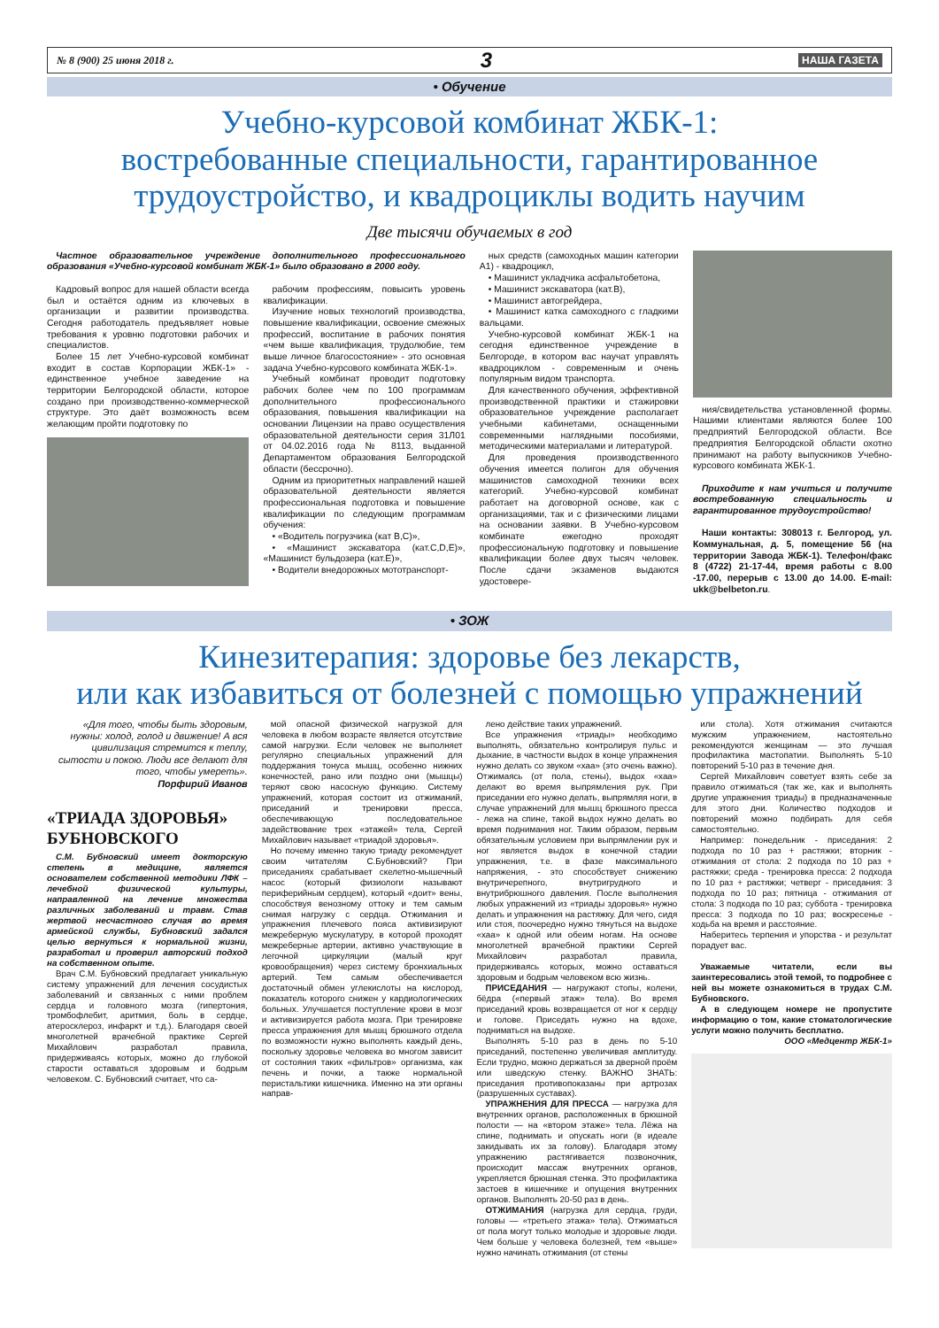№ 8 (900) 25 июня 2018 г. 3 НАША ГАЗЕТА
• Обучение
Учебно-курсовой комбинат ЖБК-1:
востребованные специальности, гарантированное трудоустройство, и квадроциклы водить научим
Две тысячи обучаемых в год
Частное образовательное учреждение дополнительного профессионального образования «Учебно-курсовой комбинат ЖБК-1» было образовано в 2000 году.
Кадровый вопрос для нашей области всегда был и остаётся одним из ключевых в организации и развитии производства. Сегодня работодатель предъявляет новые требования к уровню подготовки рабочих и специалистов.
Более 15 лет Учебно-курсовой комбинат входит в состав Корпорации ЖБК-1» - единственное учебное заведение на территории Белгородской области, которое создано при производственно-коммерческой структуре. Это даёт возможность всем желающим пройти подготовку по
рабочим профессиям, повысить уровень квалификации.
Изучение новых технологий производства, повышение квалификации, освоение смежных профессий, воспитание в рабочих понятия «чем выше квалификация, трудолюбие, тем выше личное благосостояние» - это основная задача Учебно-курсового комбината ЖБК-1».
Учебный комбинат проводит подготовку рабочих более чем по 100 программам дополнительного профессионального образования, повышения квалификации на основании Лицензии на право осуществления образовательной деятельности серия 31Л01 от 04.02.2016 года № 8113, выданной Департаментом образования Белгородской области (бессрочно).
Одним из приоритетных направлений нашей образовательной деятельности является профессиональная подготовка и повышение квалификации по следующим программам обучения:
• «Водитель погрузчика (кат В,С)»,
• «Машинист экскаватора (кат.С,D,Е)», «Машинист бульдозера (кат.Е)»,
• Водители внедорожных мототранспорт-
ных средств (самоходных машин категории А1) - квадроцикл,
• Машинист укладчика асфальтобетона,
• Машинист экскаватора (кат.В),
• Машинист автогрейдера,
• Машинист катка самоходного с гладкими вальцами.
Учебно-курсовой комбинат ЖБК-1 на сегодня единственное учреждение в Белгороде, в котором вас научат управлять квадроциклом - современным и очень популярным видом транспорта.
Для качественного обучения, эффективной производственной практики и стажировки образовательное учреждение располагает учебными кабинетами, оснащенными современными наглядными пособиями, методическими материалами и литературой.
Для проведения производственного обучения имеется полигон для обучения машинистов самоходной техники всех категорий. Учебно-курсовой комбинат работает на договорной основе, как с организациями, так и с физическими лицами на основании заявки. В Учебно-курсовом комбинате ежегодно проходят профессиональную подготовку и повышение квалификации более двух тысяч человек. После сдачи экзаменов выдаются удостовере-
ния/свидетельства установленной формы. Нашими клиентами являются более 100 предприятий Белгородской области. Все предприятия Белгородской области охотно принимают на работу выпускников Учебно-курсового комбината ЖБК-1.
Приходите к нам учиться и получите востребованную специальность и гарантированное трудоустройство!
Наши контакты: 308013 г. Белгород, ул. Коммунальная, д. 5, помещение 56 (на территории Завода ЖБК-1). Телефон/факс 8 (4722) 21-17-44, время работы с 8.00 -17.00, перерыв с 13.00 до 14.00. E-mail: ukk@belbeton.ru.
• ЗОЖ
Кинезитерапия: здоровье без лекарств,
или как избавиться от болезней с помощью упражнений
«Для того, чтобы быть здоровым, нужны: холод, голод и движение! А вся цивилизация стремится к теплу, сытости и покою. Люди все делают для того, чтобы умереть».
Порфирий Иванов
«ТРИАДА ЗДОРОВЬЯ» БУБНОВСКОГО
С.М. Бубновский имеет докторскую степень в медицине, является основателем собственной методики ЛФК – лечебной физической культуры, направленной на лечение множества различных заболеваний и травм. Став жертвой несчастного случая во время армейской службы, Бубновский задался целью вернуться к нормальной жизни, разработал и проверил авторский подход на собственном опыте.
Врач С.М. Бубновский предлагает уникальную систему упражнений для лечения сосудистых заболеваний и связанных с ними проблем сердца и головного мозга (гипертония, тромбофлебит, аритмия, боль в сердце, атеросклероз, инфаркт и т.д.). Благодаря своей многолетней врачебной практике Сергей Михайлович разработал правила, придерживаясь которых, можно до глубокой старости оставаться здоровым и бодрым человеком. С. Бубновский считает, что са-
мой опасной физической нагрузкой для человека в любом возрасте является отсутствие самой нагрузки. Если человек не выполняет регулярно специальных упражнений для поддержания тонуса мышц, особенно нижних конечностей, рано или поздно они (мышцы) теряют свою насосную функцию. Систему упражнений, которая состоит из отжиманий, приседаний и тренировки пресса, обеспечивающую последовательное задействование трех «этажей» тела, Сергей Михайлович называет «триадой здоровья».
Но почему именно такую триаду рекомендует своим читателям С.Бубновский? При приседаниях срабатывает скелетно-мышечный насос (который физиологи называют периферийным сердцем), который «доит» вены, способствуя венозному оттоку и тем самым снимая нагрузку с сердца. Отжимания и упражнения плечевого пояса активизируют межреберную мускулатуру, в которой проходят межреберные артерии, активно участвующие в легочной циркуляции (малый круг кровообращения) через систему бронхиальных артерий. Тем самым обеспечивается достаточный обмен углекислоты на кислород, показатель которого снижен у кардиологических больных. Улучшается поступление крови в мозг и активизируется работа мозга. При тренировке пресса упражнения для мышц брюшного отдела по возможности нужно выполнять каждый день, поскольку здоровье человека во многом зависит от состояния таких «фильтров» организма, как печень и почки, а также нормальной перистальтики кишечника. Именно на эти органы направ-
лено действие таких упражнений.
Все упражнения «триады» необходимо выполнять, обязательно контролируя пульс и дыхание, в частности выдох в конце упражнения нужно делать со звуком «хаа» (это очень важно). Отжимаясь (от пола, стены), выдох «хаа» делают во время выпрямления рук. При приседании его нужно делать, выпрямляя ноги, в случае упражнений для мышц брюшного пресса - лежа на спине, такой выдох нужно делать во время поднимания ног. Таким образом, первым обязательным условием при выпрямлении рук и ног является выдох в конечной стадии упражнения, т.е. в фазе максимального напряжения, - это способствует снижению внутричерепного, внутригрудного и внутрибрюшного давления. После выполнения любых упражнений из «триады здоровья» нужно делать и упражнения на растяжку. Для чего, сидя или стоя, поочередно нужно тянуться на выдохе «хаа» к одной или обеим ногам. На основе многолетней врачебной практики Сергей Михайлович разработал правила, придерживаясь которых, можно оставаться здоровым и бодрым человеком всю жизнь.
ПРИСЕДАНИЯ — нагружают стопы, колени, бёдра («первый этаж» тела). Во время приседаний кровь возвращается от ног к сердцу и голове. Приседать нужно на вдохе, подниматься на выдохе.
Выполнять 5-10 раз в день по 5-10 приседаний, постепенно увеличивая амплитуду. Если трудно, можно держаться за дверной проём или шведскую стенку. ВАЖНО ЗНАТЬ: приседания противопоказаны при артрозах (разрушенных суставах).
УПРАЖНЕНИЯ ДЛЯ ПРЕССА — нагрузка для внутренних органов, расположенных в брюшной полости — на «втором этаже» тела. Лёжа на спине, поднимать и опускать ноги (в идеале закидывать их за голову). Благодаря этому упражнению растягивается позвоночник, происходит массаж внутренних органов, укрепляется брюшная стенка. Это профилактика застоев в кишечнике и опущения внутренних органов. Выполнять 20-50 раз в день.
ОТЖИМАНИЯ (нагрузка для сердца, груди, головы — «третьего этажа» тела). Отжиматься от пола могут только молодые и здоровые люди. Чем больше у человека болезней, тем «выше» нужно начинать отжимания (от стены
или стола). Хотя отжимания считаются мужским упражнением, настоятельно рекомендуются женщинам — это лучшая профилактика мастопатии. Выполнять 5-10 повторений 5-10 раз в течение дня.
Сергей Михайлович советует взять себе за правило отжиматься (так же, как и выполнять другие упражнения триады) в предназначенные для этого дни. Количество подходов и повторений можно подбирать для себя самостоятельно.
Например: понедельник - приседания: 2 подхода по 10 раз + растяжки; вторник - отжимания от стола: 2 подхода по 10 раз + растяжки; среда - тренировка пресса: 2 подхода по 10 раз + растяжки; четверг - приседания: 3 подхода по 10 раз; пятница - отжимания от стола: 3 подхода по 10 раз; суббота - тренировка пресса: 3 подхода по 10 раз; воскресенье - ходьба на время и расстояние.
Наберитесь терпения и упорства - и результат порадует вас.
Уважаемые читатели, если вы заинтересовались этой темой, то подробнее с ней вы можете ознакомиться в трудах С.М. Бубновского.
А в следующем номере не пропустите информацию о том, какие стоматологические услуги можно получить бесплатно.
ООО «Медцентр ЖБК-1»